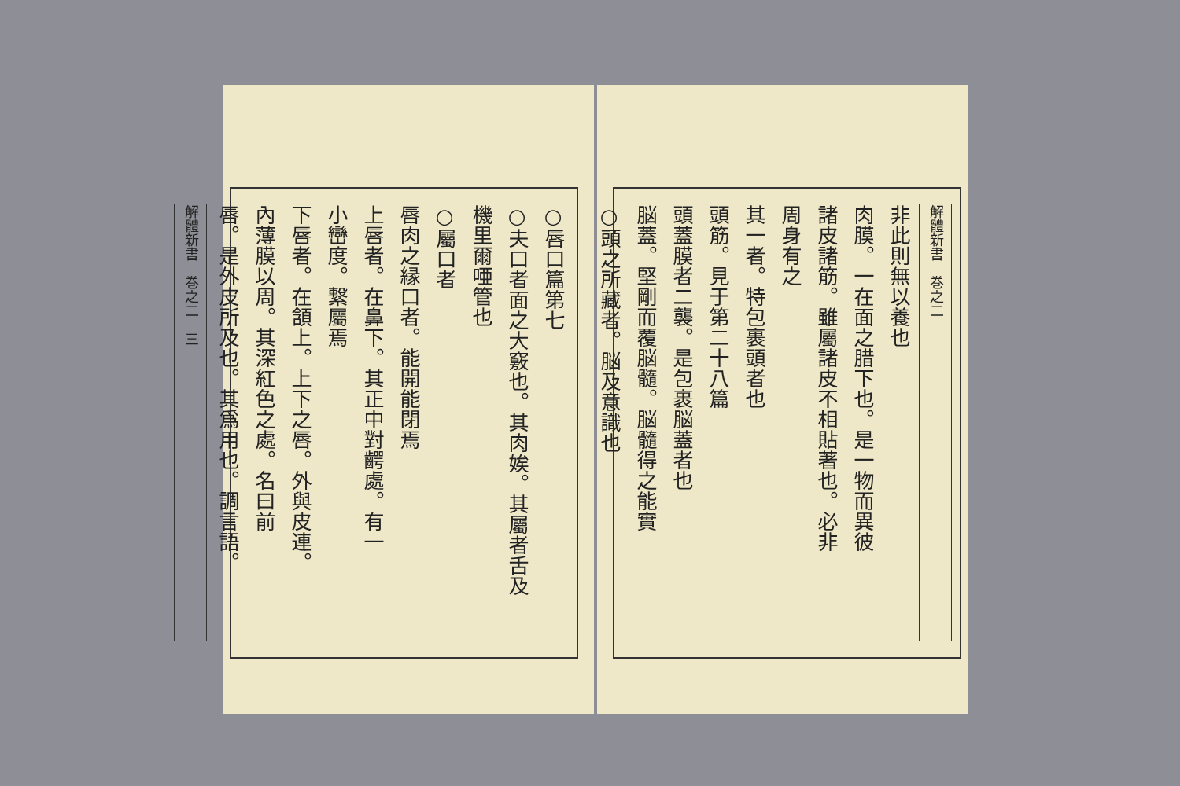○唇口篇第七
○夫口者面之大竅也。其肉娭。其屬者舌及
機里爾唖管也
○屬口者
唇肉之縁口者。能開能閉焉
上唇者。在鼻下。其正中對齶處。有一
小巒度。繋屬焉
下唇者。在頷上。上下之唇。外與皮連。
內薄膜以周。其深紅色之處。名曰前
唇。是外皮所及也。其爲用也。調言語。
解體新書　巻之二　三
解體新書　巻之二
非此則無以養也
肉膜。一在面之腊下也。是一物而異彼
諸皮諸筋。雖屬諸皮不相貼著也。必非
周身有之
其一者。特包裹頭者也
頭筋。見于第二十八篇
頭蓋膜者二襲。是包裹脳蓋者也
脳蓋。堅剛而覆脳髓。脳髓得之能實
○頭之所藏者。脳及意識也